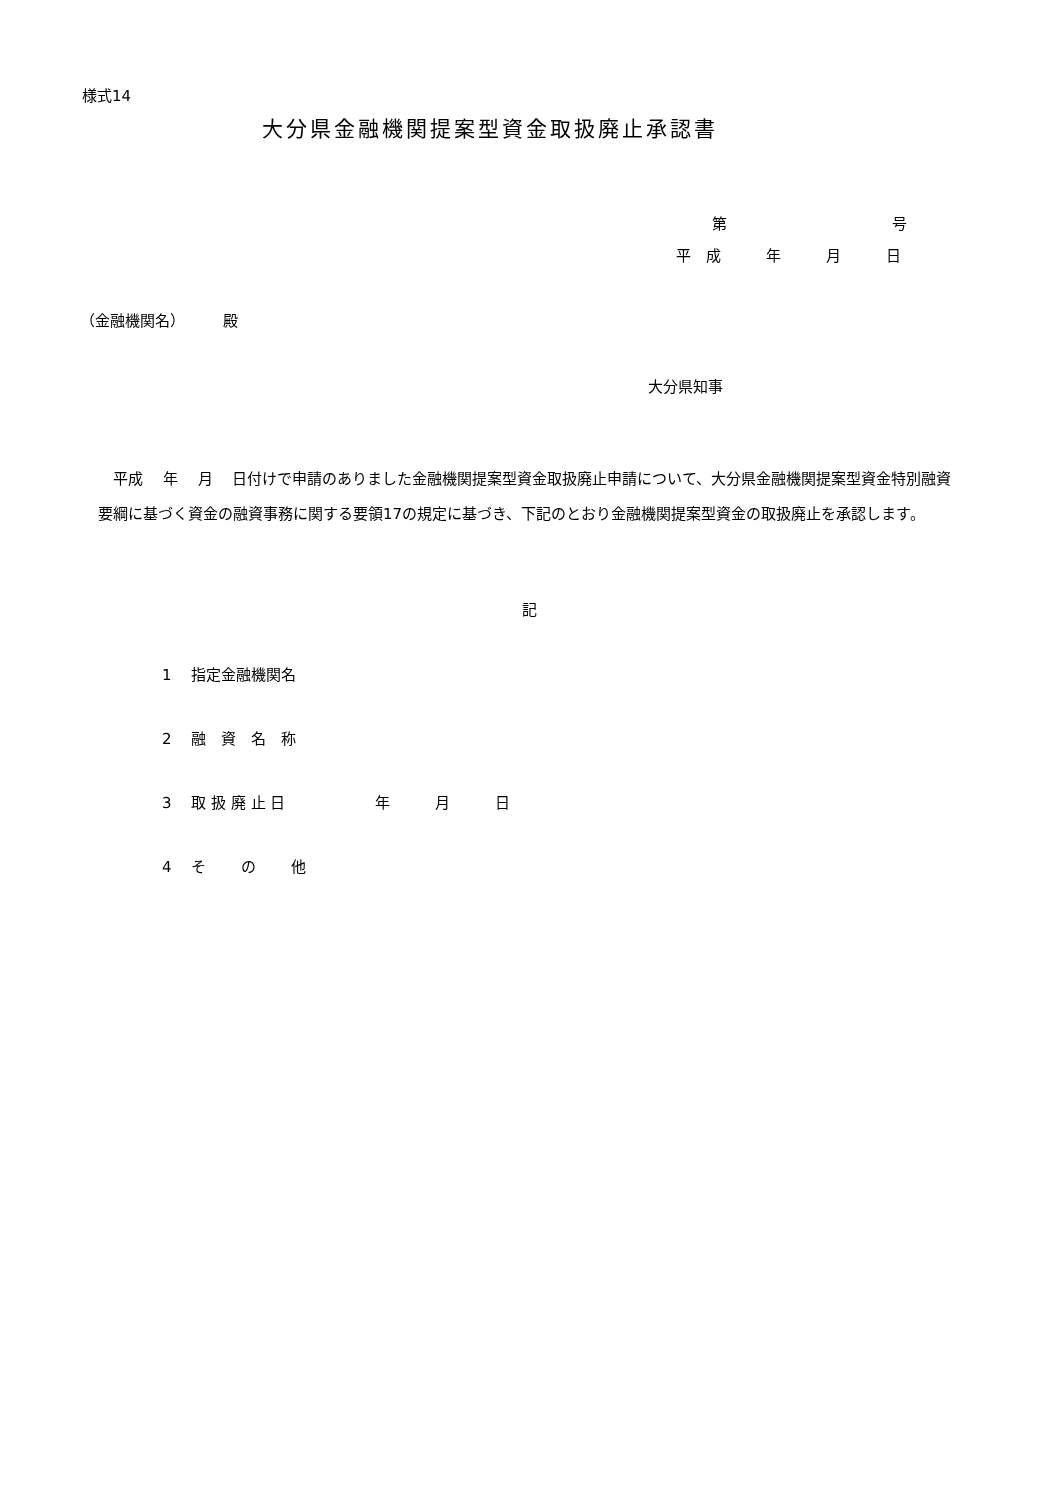様式14
大分県金融機関提案型資金取扱廃止承認書
第　　　　　　　　　　　号
平　成　　　年　　　月　　　日
（金融機関名）　　　殿
大分県知事
　平成　 年　 月　 日付けで申請のありました金融機関提案型資金取扱廃止申請について、大分県金融機関提案型資金特別融資要綱に基づく資金の融資事務に関する要領17の規定に基づき、下記のとおり金融機関提案型資金の取扱廃止を承認します。
記
1　 指定金融機関名
2　 融　資　名　称
3　 取 扱 廃 止 日　　　　　　年　　　月　　　日
4　 そ　　 の　　 他